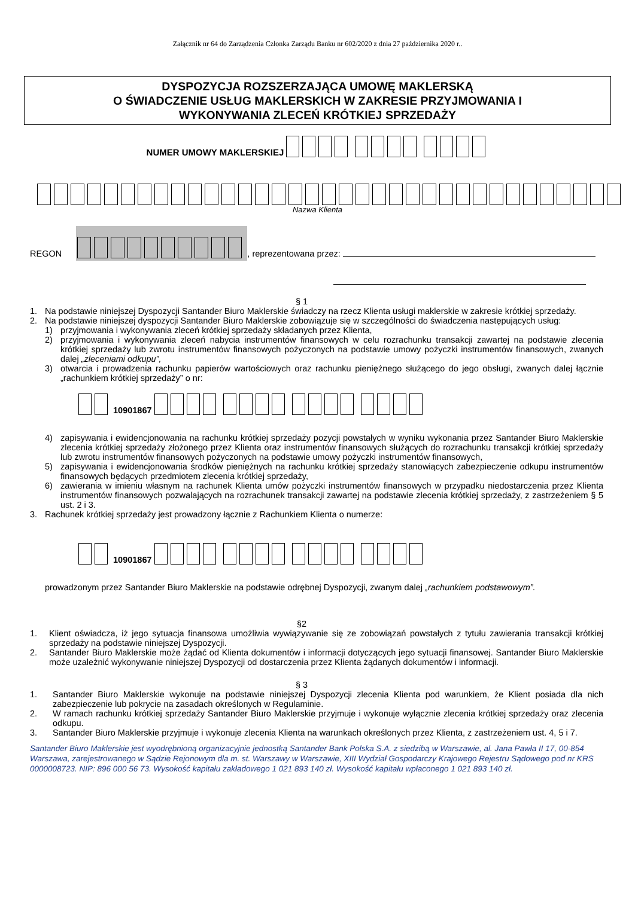Załącznik nr 64 do Zarządzenia Członka Zarządu Banku nr 602/2020 z dnia 27 października 2020 r..
DYSPOZYCJA ROZSZERZAJĄCA UMOWĘ MAKLERSKĄ
O ŚWIADCZENIE USŁUG MAKLERSKICH W ZAKRESIE PRZYJMOWANIA I
WYKONYWANIA ZLECEŃ KRÓTKIEJ SPRZEDAŻY
NUMER UMOWY MAKLERSKIEJ
Nazwa Klienta
REGON , reprezentowana przez:
§ 1
1. Na podstawie niniejszej Dyspozycji Santander Biuro Maklerskie świadczy na rzecz Klienta usługi maklerskie w zakresie krótkiej sprzedaży.
2. Na podstawie niniejszej dyspozycji Santander Biuro Maklerskie zobowiązuje się w szczególności do świadczenia następujących usług:
1) przyjmowania i wykonywania zleceń krótkiej sprzedaży składanych przez Klienta,
2) przyjmowania i wykonywania zleceń nabycia instrumentów finansowych w celu rozrachunku transakcji zawartej na podstawie zlecenia krótkiej sprzedaży lub zwrotu instrumentów finansowych pożyczonych na podstawie umowy pożyczki instrumentów finansowych, zwanych dalej „zleceniami odkupu”,
3) otwarcia i prowadzenia rachunku papierów wartościowych oraz rachunku pieniężnego służącego do jego obsługi, zwanych dalej łącznie „rachunkiem krótkiej sprzedaży” o nr:
10901867
4) zapisywania i ewidencjonowania na rachunku krótkiej sprzedaży pozycji powstałych w wyniku wykonania przez Santander Biuro Maklerskie zlecenia krótkiej sprzedaży złożonego przez Klienta oraz instrumentów finansowych służących do rozrachunku transakcji krótkiej sprzedaży lub zwrotu instrumentów finansowych pożyczonych na podstawie umowy pożyczki instrumentów finansowych,
5) zapisywania i ewidencjonowania środków pieniężnych na rachunku krótkiej sprzedaży stanowiących zabezpieczenie odkupu instrumentów finansowych będących przedmiotem zlecenia krótkiej sprzedaży,
6) zawierania w imieniu własnym na rachunek Klienta umów pożyczki instrumentów finansowych w przypadku niedostarczenia przez Klienta instrumentów finansowych pozwalających na rozrachunek transakcji zawartej na podstawie zlecenia krótkiej sprzedaży, z zastrzeżeniem § 5 ust. 2 i 3.
3. Rachunek krótkiej sprzedaży jest prowadzony łącznie z Rachunkiem Klienta o numerze:
10901867
prowadzonym przez Santander Biuro Maklerskie na podstawie odrębnej Dyspozycji, zwanym dalej „rachunkiem podstawowym”.
§2
1. Klient oświadcza, iż jego sytuacja finansowa umożliwia wywiązywanie się ze zobowiązań powstałych z tytułu zawierania transakcji krótkiej sprzedaży na podstawie niniejszej Dyspozycji.
2. Santander Biuro Maklerskie może żądać od Klienta dokumentów i informacji dotyczących jego sytuacji finansowej. Santander Biuro Maklerskie może uzależnić wykonywanie niniejszej Dyspozycji od dostarczenia przez Klienta żądanych dokumentów i informacji.
§ 3
1. Santander Biuro Maklerskie wykonuje na podstawie niniejszej Dyspozycji zlecenia Klienta pod warunkiem, że Klient posiada dla nich zabezpieczenie lub pokrycie na zasadach określonych w Regulaminie.
2. W ramach rachunku krótkiej sprzedaży Santander Biuro Maklerskie przyjmuje i wykonuje wyłącznie zlecenia krótkiej sprzedaży oraz zlecenia odkupu.
3. Santander Biuro Maklerskie przyjmuje i wykonuje zlecenia Klienta na warunkach określonych przez Klienta, z zastrzeżeniem ust. 4, 5 i 7.
Santander Biuro Maklerskie jest wyodrębnioną organizacyjnie jednostką Santander Bank Polska S.A. z siedzibą w Warszawie, al. Jana Pawła II 17, 00-854 Warszawa, zarejestrowanego w Sądzie Rejonowym dla m. st. Warszawy w Warszawie, XIII Wydział Gospodarczy Krajowego Rejestru Sądowego pod nr KRS 0000008723. NIP: 896 000 56 73. Wysokość kapitału zakładowego 1 021 893 140 zł. Wysokość kapitału wpłaconego 1 021 893 140 zł.